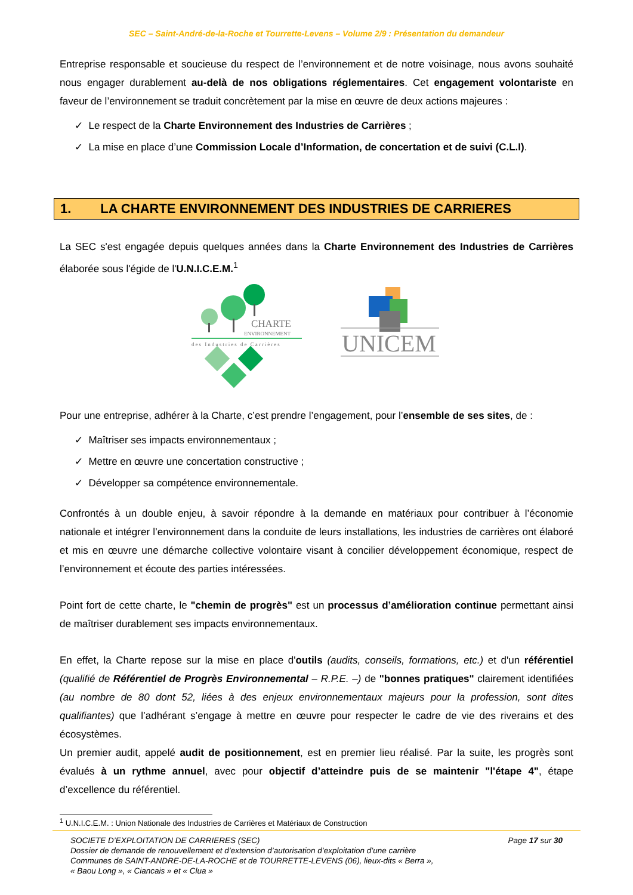SEC – Saint-André-de-la-Roche et Tourrette-Levens – Volume 2/9 : Présentation du demandeur
Entreprise responsable et soucieuse du respect de l’environnement et de notre voisinage, nous avons souhaité nous engager durablement au-delà de nos obligations réglementaires. Cet engagement volontariste en faveur de l’environnement se traduit concrètement par la mise en œuvre de deux actions majeures :
✓ Le respect de la Charte Environnement des Industries de Carrières ;
✓ La mise en place d’une Commission Locale d’Information, de concertation et de suivi (C.L.I).
1. LA CHARTE ENVIRONNEMENT DES INDUSTRIES DE CARRIERES
La SEC s'est engagée depuis quelques années dans la Charte Environnement des Industries de Carrières élaborée sous l'égide de l'U.N.I.C.E.M.<sup>1</sup>
CHARTE
ENVIRONNEMENT
des Industries de Carrières
UNICEM
Pour une entreprise, adhérer à la Charte, c’est prendre l’engagement, pour l’ensemble de ses sites, de :
✓ Maîtriser ses impacts environnementaux ;
✓ Mettre en œuvre une concertation constructive ;
✓ Développer sa compétence environnementale.
Confrontés à un double enjeu, à savoir répondre à la demande en matériaux pour contribuer à l’économie nationale et intégrer l’environnement dans la conduite de leurs installations, les industries de carrières ont élaboré et mis en œuvre une démarche collective volontaire visant à concilier développement économique, respect de l’environnement et écoute des parties intéressées.
Point fort de cette charte, le "chemin de progrès" est un processus d’amélioration continue permettant ainsi de maîtriser durablement ses impacts environnementaux.
En effet, la Charte repose sur la mise en place d'outils (audits, conseils, formations, etc.) et d'un référentiel (qualifié de Référentiel de Progrès Environnemental – R.P.E. –) de "bonnes pratiques" clairement identifiées (au nombre de 80 dont 52, liées à des enjeux environnementaux majeurs pour la profession, sont dites qualifiantes) que l’adhérant s’engage à mettre en œuvre pour respecter le cadre de vie des riverains et des écosystèmes.
Un premier audit, appelé audit de positionnement, est en premier lieu réalisé. Par la suite, les progrès sont évalués à un rythme annuel, avec pour objectif d’atteindre puis de se maintenir "l'étape 4", étape d’excellence du référentiel.
<sup>1</sup> U.N.I.C.E.M. : Union Nationale des Industries de Carrières et Matériaux de Construction
SOCIETE D’EXPLOITATION DE CARRIERES (SEC)
Dossier de demande de renouvellement et d’extension d’autorisation d’exploitation d’une carrière
Communes de SAINT-ANDRE-DE-LA-ROCHE et de TOURRETTE-LEVENS (06), lieux-dits « Berra »,
« Baou Long », « Ciancais » et « Clua »
Page 17 sur 30